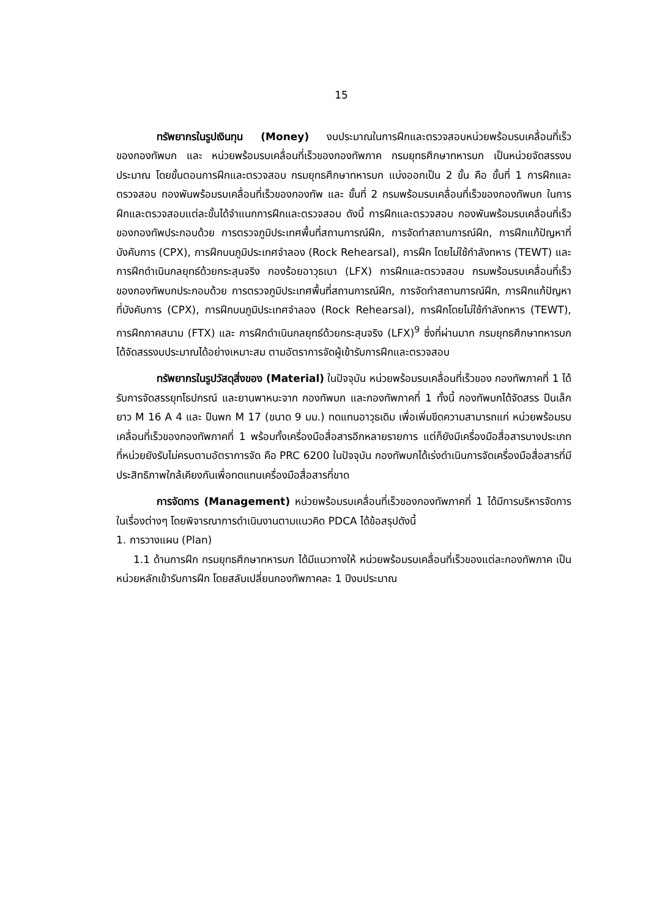15
ทรัพยากรในรูปเงินทุน (Money) งบประมาณในการฝึกและตรวจสอบหน่วยพร้อมรบเคลื่อนที่เร็วของกองทัพบก และ หน่วยพร้อมรบเคลื่อนที่เร็วของกองทัพภาค กรมยุทธศึกษาทหารบก เป็นหน่วยจัดสรรงบประมาณ โดยขั้นตอนการฝึกและตรวจสอบ กรมยุทธศึกษาทหารบก แบ่งออกเป็น 2 ขั้น คือ ขั้นที่ 1 การฝึกและตรวจสอบ กองพันพร้อมรบเคลื่อนที่เร็วของกองทัพ และ ขั้นที่ 2 กรมพร้อมรบเคลื่อนที่เร็วของกองทัพบก ในการฝึกและตรวจสอบแต่ละขั้นได้จำแนกการฝึกและตรวจสอบ ดังนี้ การฝึกและตรวจสอบ กองพันพร้อมรบเคลื่อนที่เร็วของกองทัพประกอบด้วย การตรวจภูมิประเทศพื้นที่สถานการณ์ฝึก, การจัดทำสถานการณ์ฝึก, การฝึกแก้ปัญหาที่บังคับการ (CPX), การฝึกบนภูมิประเทศจำลอง (Rock Rehearsal), การฝึก โดยไม่ใช้กำลังทหาร (TEWT) และการฝึกดำเนินกลยุทธ์ด้วยกระสุนจริง กองร้อยอาวุธเบา (LFX) การฝึกและตรวจสอบ กรมพร้อมรบเคลื่อนที่เร็วของกองทัพบกประกอบด้วย การตรวจภูมิประเทศพื้นที่สถานการณ์ฝึก, การจัดทำสถานการณ์ฝึก, การฝึกแก้ปัญหาที่บังคับการ (CPX), การฝึกบนภูมิประเทศจำลอง (Rock Rehearsal), การฝึกโดยไม่ใช้กำลังทหาร (TEWT), การฝึกภาคสนาม (FTX) และ การฝึกดำเนินกลยุทธ์ด้วยกระสุนจริง (LFX)<sup>9</sup> ซึ่งที่ผ่านมาก กรมยุทธศึกษาทหารบก ได้จัดสรรงบประมาณได้อย่างเหมาะสม ตามอัตราการจัดผู้เข้ารับการฝึกและตรวจสอบ
ทรัพยากรในรูปวัสดุสิ่งของ (Material) ในปัจจุบัน หน่วยพร้อมรบเคลื่อนที่เร็วของ กองทัพภาคที่ 1 ได้รับการจัดสรรยุทโธปกรณ์ และยานพาหนะจาก กองทัพบก และกองทัพภาคที่ 1 ทั้งนี้ กองทัพบกได้จัดสรร ปืนเล็กยาว M 16 A 4 และ ปืนพก M 17 (ขนาด 9 มม.) ทดแทนอาวุธเดิม เพื่อเพิ่มขีดความสามารถแก่ หน่วยพร้อมรบเคลื่อนที่เร็วของกองทัพภาคที่ 1 พร้อมทั้งเครื่องมือสื่อสารอีกหลายรายการ แต่ก็ยังมีเครื่องมือสื่อสารบางประเภทที่หน่วยยังรับไม่ครบตามอัตราการจัด คือ PRC 6200 ในปัจจุบัน กองทัพบกได้เร่งดำเนินการจัดเครื่องมือสื่อสารที่มีประสิทธิภาพใกล้เคียงกันเพื่อทดแทนเครื่องมือสื่อสารที่ขาด
การจัดการ (Management) หน่วยพร้อมรบเคลื่อนที่เร็วของกองทัพภาคที่ 1 ได้มีการบริหารจัดการในเรื่องต่างๆ โดยพิจารณาการดำเนินงานตามแนวคิด PDCA ได้ข้อสรุปดังนี้
1. การวางแผน (Plan)
1.1 ด้านการฝึก กรมยุทธศึกษาทหารบก ได้มีแนวทางให้ หน่วยพร้อมรบเคลื่อนที่เร็วของแต่ละกองทัพภาค เป็นหน่วยหลักเข้ารับการฝึก โดยสลับเปลี่ยนกองทัพภาคละ 1 ปีงบประมาณ